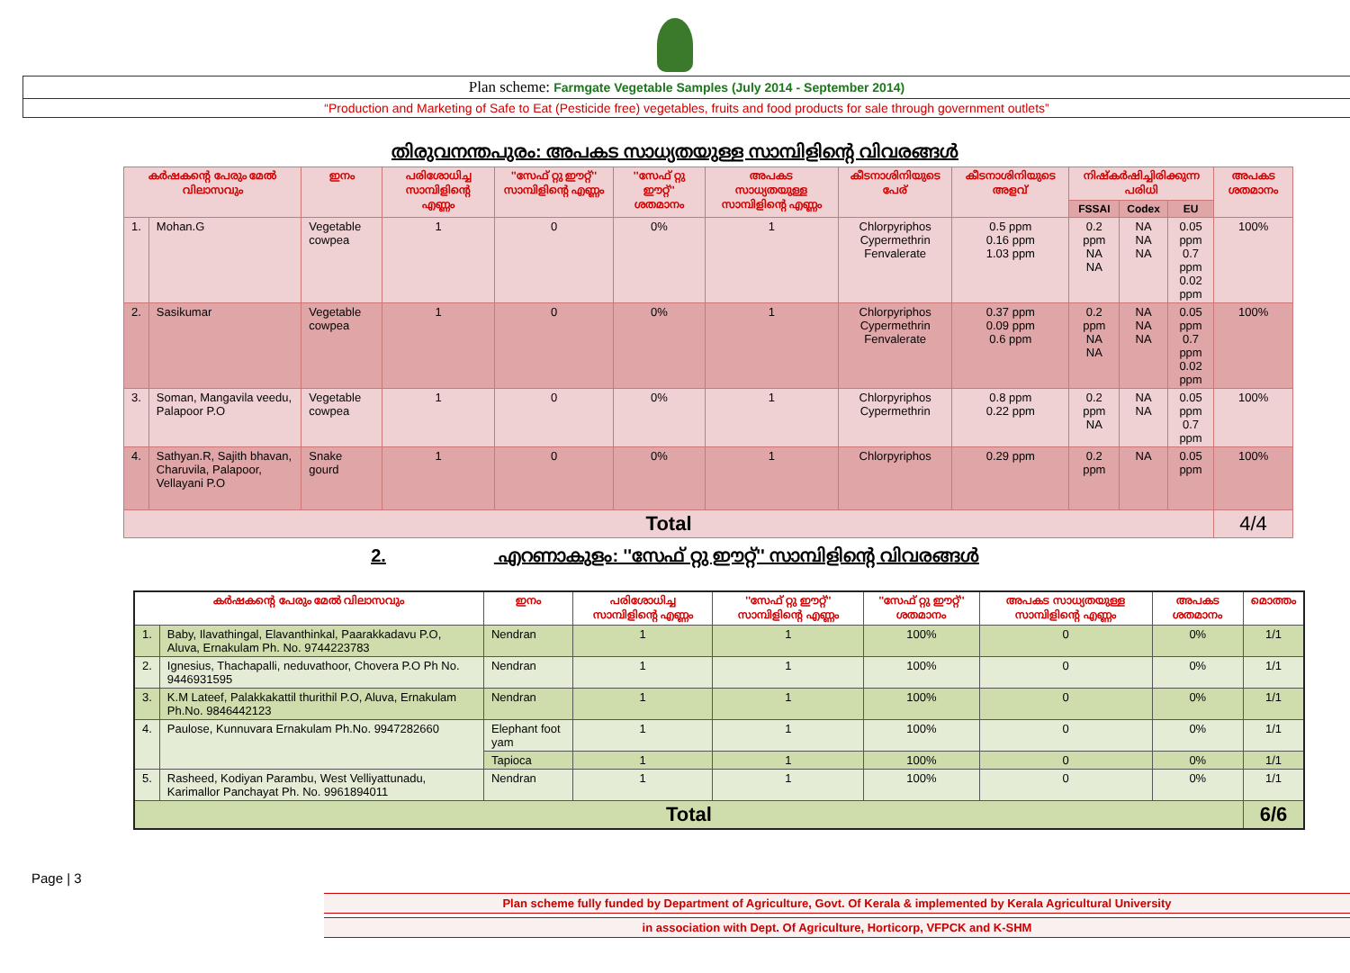Plan scheme: Farmgate Vegetable Samples (July 2014 - September 2014)
“Production and Marketing of Safe to Eat (Pesticide free) vegetables, fruits and food products for sale through government outlets”
തിരുവനന്തപുരം: അപകട സാധ്യതയുള്ള സാമ്പിളിന്റെ വിവരങ്ങൾ
| കർഷകന്റെ പേരും മേൽ വിലാസവും | | ഇനം | പരിശോധിച്ച സാമ്പിളിന്റെ എണ്ണം | ''സേഫ് റ്റു ഈറ്റ്'' സാമ്പിളിന്റെ എണ്ണം | ''സേഫ് റ്റു ഈറ്റ്'' ശതമാനം | അപകട സാധ്യതയുള്ള സാമ്പിളിന്റെ എണ്ണം | കീടനാശിനിയുടെ പേര് | കീടനാശിനിയുടെ അളവ് | നിഷ്കർഷിച്ചിരിക്കുന്ന പരിധി | | | അപകട ശതമാനം |
| --- | --- | --- | --- | --- | --- | --- | --- | --- | --- | --- | --- | --- |
| | | | | | | | | | FSSAI | Codex | EU | |
| 1. | Mohan.G | Vegetable cowpea | 1 | 0 | 0% | 1 | Chlorpyriphos Cypermethrin Fenvalerate | 0.5 ppm 0.16 ppm 1.03 ppm | 0.2 ppm NA NA | NA NA NA | 0.05 ppm 0.7 ppm 0.02 ppm | 100% |
| 2. | Sasikumar | Vegetable cowpea | 1 | 0 | 0% | 1 | Chlorpyriphos Cypermethrin Fenvalerate | 0.37 ppm 0.09 ppm 0.6 ppm | 0.2 ppm NA NA | NA NA NA | 0.05 ppm 0.7 ppm 0.02 ppm | 100% |
| 3. | Soman, Mangavila veedu, Palapoor P.O | Vegetable cowpea | 1 | 0 | 0% | 1 | Chlorpyriphos Cypermethrin | 0.8 ppm 0.22 ppm | 0.2 ppm NA | NA NA | 0.05 ppm 0.7 ppm | 100% |
| 4. | Sathyan.R, Sajith bhavan, Charuvila, Palapoor, Vellayani P.O | Snake gourd | 1 | 0 | 0% | 1 | Chlorpyriphos | 0.29 ppm | 0.2 ppm | NA | 0.05 ppm | 100% |
| Total | | | | | | | | | | | | 4/4 |
2. എറണാകുളം: ''സേഫ് റ്റു ഈറ്റ്'' സാമ്പിളിന്റെ വിവരങ്ങൾ
| കർഷകന്റെ പേരും മേൽ വിലാസവും | | ഇനം | പരിശോധിച്ച സാമ്പിളിന്റെ എണ്ണം | ''സേഫ് റ്റു ഈറ്റ്'' സാമ്പിളിന്റെ എണ്ണം | ''സേഫ് റ്റു ഈറ്റ്'' ശതമാനം | അപകട സാധ്യതയുള്ള സാമ്പിളിന്റെ എണ്ണം | അപകട ശതമാനം | മൊത്തം |
| --- | --- | --- | --- | --- | --- | --- | --- | --- |
| 1. | Baby, Ilavathingal, Elavanthinkal, Paarakkadavu P.O, Aluva, Ernakulam Ph. No. 9744223783 | Nendran | 1 | 1 | 100% | 0 | 0% | 1/1 |
| 2. | Ignesius, Thachapalli, neduvathoor, Chovera P.O Ph No. 9446931595 | Nendran | 1 | 1 | 100% | 0 | 0% | 1/1 |
| 3. | K.M Lateef, Palakkakattil thurithil P.O, Aluva, Ernakulam Ph.No. 9846442123 | Nendran | 1 | 1 | 100% | 0 | 0% | 1/1 |
| 4. | Paulose, Kunnuvara Ernakulam Ph.No. 9947282660 | Elephant foot yam | 1 | 1 | 100% | 0 | 0% | 1/1 |
| | | Tapioca | 1 | 1 | 100% | 0 | 0% | 1/1 |
| 5. | Rasheed, Kodiyan Parambu, West Velliyattunadu, Karimallor Panchayat Ph. No. 9961894011 | Nendran | 1 | 1 | 100% | 0 | 0% | 1/1 |
| Total | | | | | | | | 6/6 |
Page | 3
Plan scheme fully funded by Department of Agriculture, Govt. Of Kerala & implemented by Kerala Agricultural University
in association with Dept. Of Agriculture, Horticorp, VFPCK and K-SHM